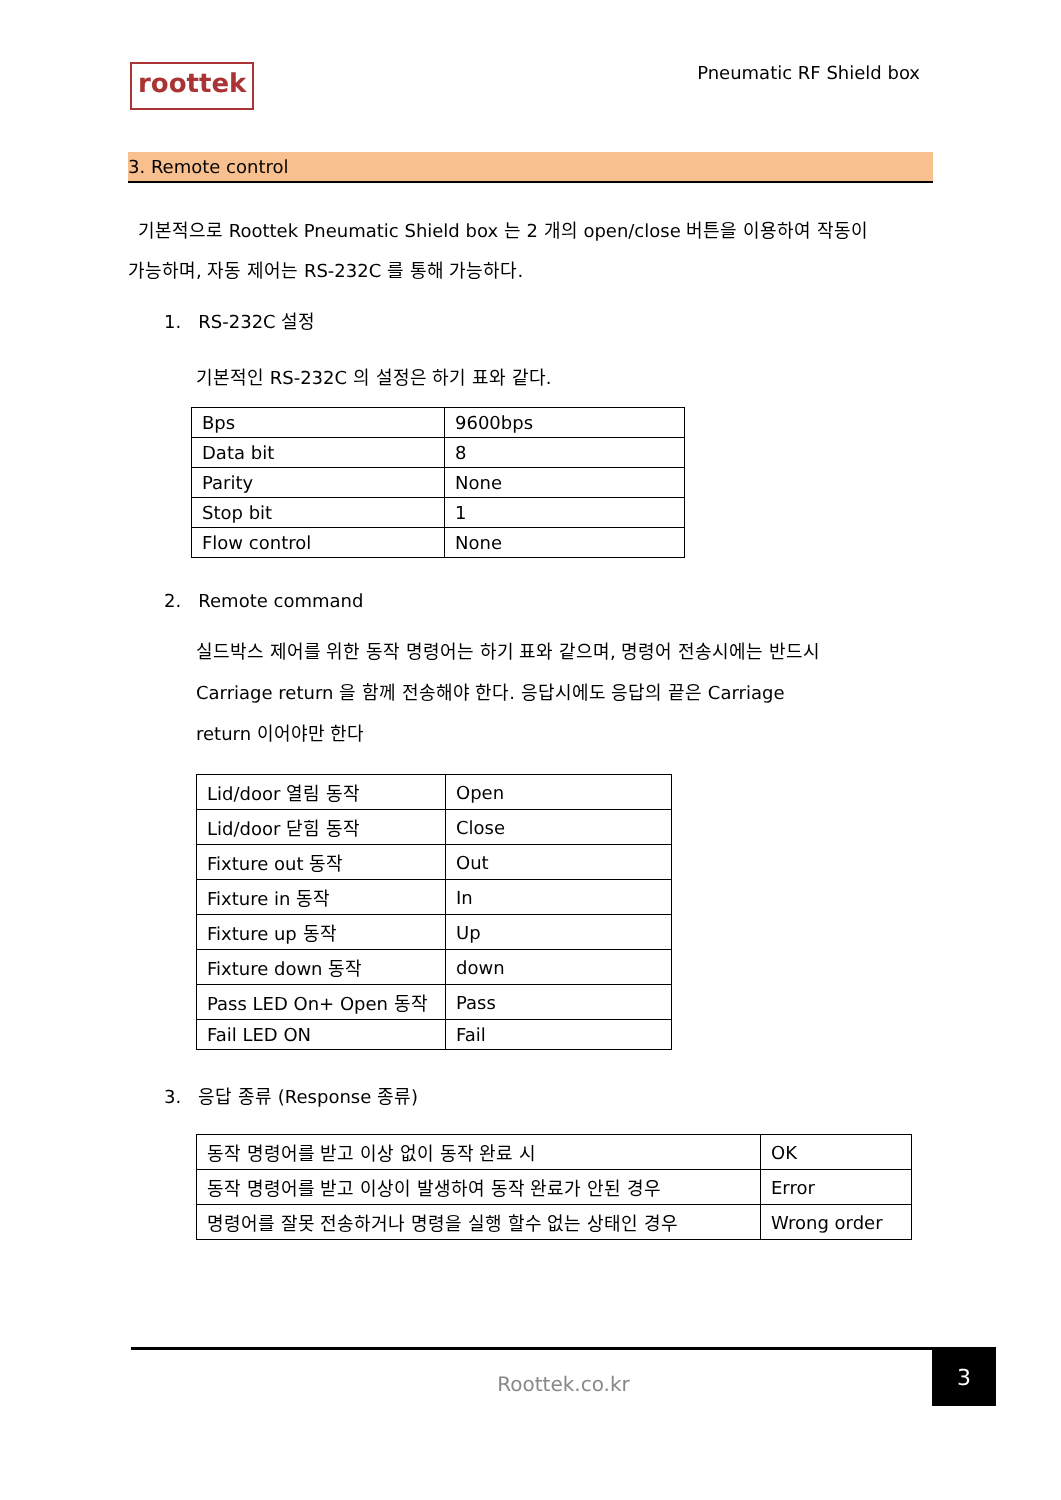roottek
Pneumatic RF Shield box
3. Remote control
기본적으로 Roottek Pneumatic Shield box 는 2 개의 open/close 버튼을 이용하여 작동이
가능하며, 자동 제어는 RS-232C 를 통해 가능하다.
1. RS-232C 설정
기본적인 RS-232C 의 설정은 하기 표와 같다.
| Bps | 9600bps |
| Data bit | 8 |
| Parity | None |
| Stop bit | 1 |
| Flow control | None |
2. Remote command
실드박스 제어를 위한 동작 명령어는 하기 표와 같으며, 명령어 전송시에는 반드시
Carriage return 을 함께 전송해야 한다. 응답시에도 응답의 끝은 Carriage
return 이어야만 한다
| Lid/door 열림 동작 | Open |
| Lid/door 닫힘 동작 | Close |
| Fixture out 동작 | Out |
| Fixture in 동작 | In |
| Fixture up 동작 | Up |
| Fixture down 동작 | down |
| Pass LED On+ Open 동작 | Pass |
| Fail LED ON | Fail |
3. 응답 종류 (Response 종류)
| 동작 명령어를 받고 이상 없이 동작 완료 시 | OK |
| 동작 명령어를 받고 이상이 발생하여 동작 완료가 안된 경우 | Error |
| 명령어를 잘못 전송하거나 명령을 실행 할수 없는 상태인 경우 | Wrong order |
Roottek.co.kr
3